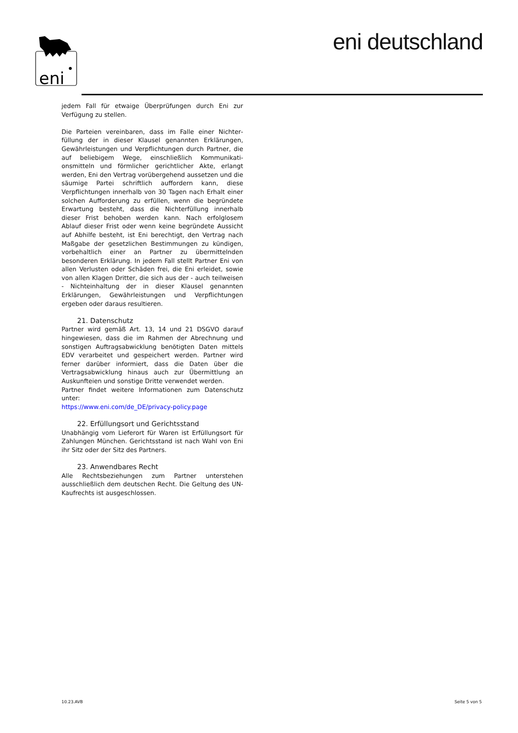eni
eni deutschland
jedem Fall für etwaige Überprüfungen durch Eni zur Verfügung zu stellen.
Die Parteien vereinbaren, dass im Falle einer Nichter­füllung der in dieser Klausel genannten Erklärungen, Gewährleistungen und Verpflichtungen durch Partner, die auf beliebigem Wege, einschließlich Kommunikati­onsmitteln und förmlicher gerichtlicher Akte, erlangt werden, Eni den Vertrag vorübergehend aussetzen und die säumige Partei schriftlich auffordern kann, diese Verpflichtungen innerhalb von 30 Tagen nach Erhalt einer solchen Aufforderung zu erfüllen, wenn die be­gründete Erwartung besteht, dass die Nichterfüllung innerhalb dieser Frist behoben werden kann. Nach erfolglosem Ablauf dieser Frist oder wenn keine be­gründete Aussicht auf Abhilfe besteht, ist Eni berech­tigt, den Vertrag nach Maßgabe der gesetzlichen Best­immungen zu kündigen, vorbehaltlich einer an Partner zu übermittelnden besonderen Erklärung. In jedem Fall stellt Partner Eni von allen Verlusten oder Schäden frei, die Eni erleidet, sowie von allen Klagen Dritter, die sich aus der - auch teilweisen - Nichteinhaltung der in dieser Klausel genannten Erklärungen, Gewährleis­tungen und Verpflichtungen ergeben oder daraus resultieren.
21. Datenschutz
Partner wird gemäß Art. 13, 14 und 21 DSGVO darauf hingewiesen, dass die im Rahmen der Abrechnung und sonstigen Auftragsabwicklung benötigten Daten mittels EDV verarbeitet und gespeichert werden. Partner wird ferner darüber informiert, dass die Daten über die Vertragsabwicklung hinaus auch zur Übermittlung an Auskunfteien und sonstige Dritte verwendet werden.
Partner findet weitere Informationen zum Datenschutz unter:
https://www.eni.com/de_DE/privacy-policy.page
22. Erfüllungsort und Gerichtsstand
Unabhängig vom Lieferort für Waren ist Erfüllungsort für Zahlungen München. Gerichtsstand ist nach Wahl von Eni ihr Sitz oder der Sitz des Partners.
23. Anwendbares Recht
Alle Rechtsbeziehungen zum Partner unterstehen ausschließlich dem deutschen Recht. Die Geltung des UN-Kaufrechts ist ausgeschlossen.
10.23.AVB Seite 5 von 5